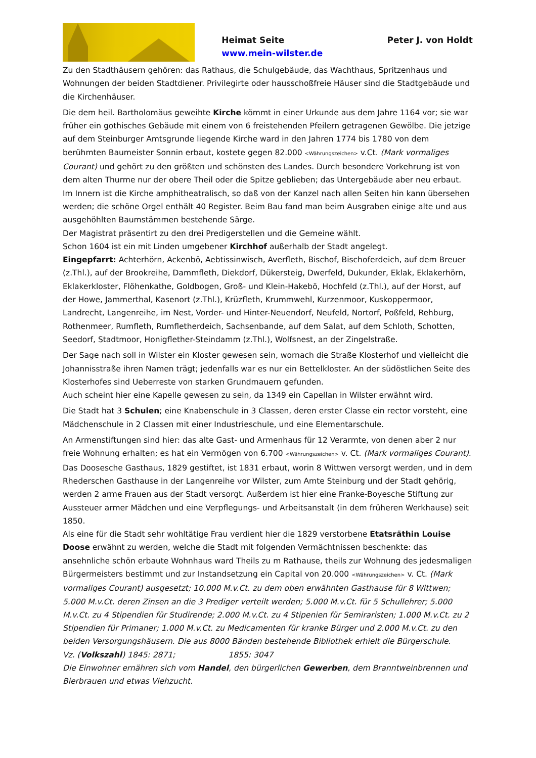Heimat Seite Peter J. von Holdt
www.mein-wilster.de
Zu den Stadthäusern gehören: das Rathaus, die Schulgebäude, das Wachthaus, Spritzenhaus und Wohnungen der beiden Stadtdiener. Privilegirte oder hausschoßfreie Häuser sind die Stadtgebäude und die Kirchenhäuser.
Die dem heil. Bartholomäus geweihte Kirche kömmt in einer Urkunde aus dem Jahre 1164 vor; sie war früher ein gothisches Gebäude mit einem von 6 freistehenden Pfeilern getragenen Gewölbe. Die jetzige auf dem Steinburger Amtsgrunde liegende Kirche ward in den Jahren 1774 bis 1780 von dem berühmten Baumeister Sonnin erbaut, kostete gegen 82.000 <Währungszeichen> v.Ct. (Mark vormaliges Courant) und gehört zu den größten und schönsten des Landes. Durch besondere Vorkehrung ist von dem alten Thurme nur der obere Theil oder die Spitze geblieben; das Untergebäude aber neu erbaut. Im Innern ist die Kirche amphitheatralisch, so daß von der Kanzel nach allen Seiten hin kann übersehen werden; die schöne Orgel enthält 40 Register. Beim Bau fand man beim Ausgraben einige alte und aus ausgehöhlten Baumstämmen bestehende Särge.
Der Magistrat präsentirt zu den drei Predigerstellen und die Gemeine wählt.
Schon 1604 ist ein mit Linden umgebener Kirchhof außerhalb der Stadt angelegt.
Eingepfarrt: Achterhörn, Ackenbö, Aebtissinwisch, Averfleth, Bischof, Bischoferdeich, auf dem Breuer (z.Thl.), auf der Brookreihe, Dammfleth, Diekdorf, Dükersteig, Dwerfeld, Dukunder, Eklak, Eklakerhörn, Eklakerkloster, Flöhenkathe, Goldbogen, Groß- und Klein-Hakebö, Hochfeld (z.Thl.), auf der Horst, auf der Howe, Jammerthal, Kasenort (z.Thl.), Krüzfleth, Krummwehl, Kurzenmoor, Kuskoppermoor, Landrecht, Langenreihe, im Nest, Vorder- und Hinter-Neuendorf, Neufeld, Nortorf, Poßfeld, Rehburg, Rothenmeer, Rumfleth, Rumfletherdeich, Sachsenbande, auf dem Salat, auf dem Schloth, Schotten, Seedorf, Stadtmoor, Honigflether-Steindamm (z.Thl.), Wolfsnest, an der Zingelstraße.
Der Sage nach soll in Wilster ein Kloster gewesen sein, wornach die Straße Klosterhof und vielleicht die Johannisstraße ihren Namen trägt; jedenfalls war es nur ein Bettelkloster. An der südöstlichen Seite des Klosterhofes sind Ueberreste von starken Grundmauern gefunden.
Auch scheint hier eine Kapelle gewesen zu sein, da 1349 ein Capellan in Wilster erwähnt wird.
Die Stadt hat 3 Schulen; eine Knabenschule in 3 Classen, deren erster Classe ein rector vorsteht, eine Mädchenschule in 2 Classen mit einer Industrieschule, und eine Elementarschule.
An Armenstiftungen sind hier: das alte Gast- und Armenhaus für 12 Verarmte, von denen aber 2 nur freie Wohnung erhalten; es hat ein Vermögen von 6.700 <Währungszeichen> v. Ct. (Mark vormaliges Courant). Das Doosesche Gasthaus, 1829 gestiftet, ist 1831 erbaut, worin 8 Wittwen versorgt werden, und in dem Rhederschen Gasthause in der Langenreihe vor Wilster, zum Amte Steinburg und der Stadt gehörig, werden 2 arme Frauen aus der Stadt versorgt. Außerdem ist hier eine Franke-Boyesche Stiftung zur Aussteuer armer Mädchen und eine Verpflegungs- und Arbeitsanstalt (in dem früheren Werkhause) seit 1850.
Als eine für die Stadt sehr wohltätige Frau verdient hier die 1829 verstorbene Etatsräthin Louise Doose erwähnt zu werden, welche die Stadt mit folgenden Vermächtnissen beschenkte: das ansehnliche schön erbaute Wohnhaus ward Theils zu m Rathause, theils zur Wohnung des jedesmaligen Bürgermeisters bestimmt und zur Instandsetzung ein Capital von 20.000 <Währungszeichen> v. Ct. (Mark vormaliges Courant) ausgesetzt; 10.000 M.v.Ct. zu dem oben erwähnten Gasthause für 8 Wittwen; 5.000 M.v.Ct. deren Zinsen an die 3 Prediger verteilt werden; 5.000 M.v.Ct. für 5 Schullehrer; 5.000 M.v.Ct. zu 4 Stipendien für Studirende; 2.000 M.v.Ct. zu 4 Stipenien für Semiraristen; 1.000 M.v.Ct. zu 2 Stipendien für Primaner; 1.000 M.v.Ct. zu Medicamenten für kranke Bürger und 2.000 M.v.Ct. zu den beiden Versorgungshäusern. Die aus 8000 Bänden bestehende Bibliothek erhielt die Bürgerschule.
Vz. (Volkszahl) 1845: 2871; 1855: 3047
Die Einwohner ernähren sich vom Handel, den bürgerlichen Gewerben, dem Branntweinbrennen und Bierbrauen und etwas Viehzucht.